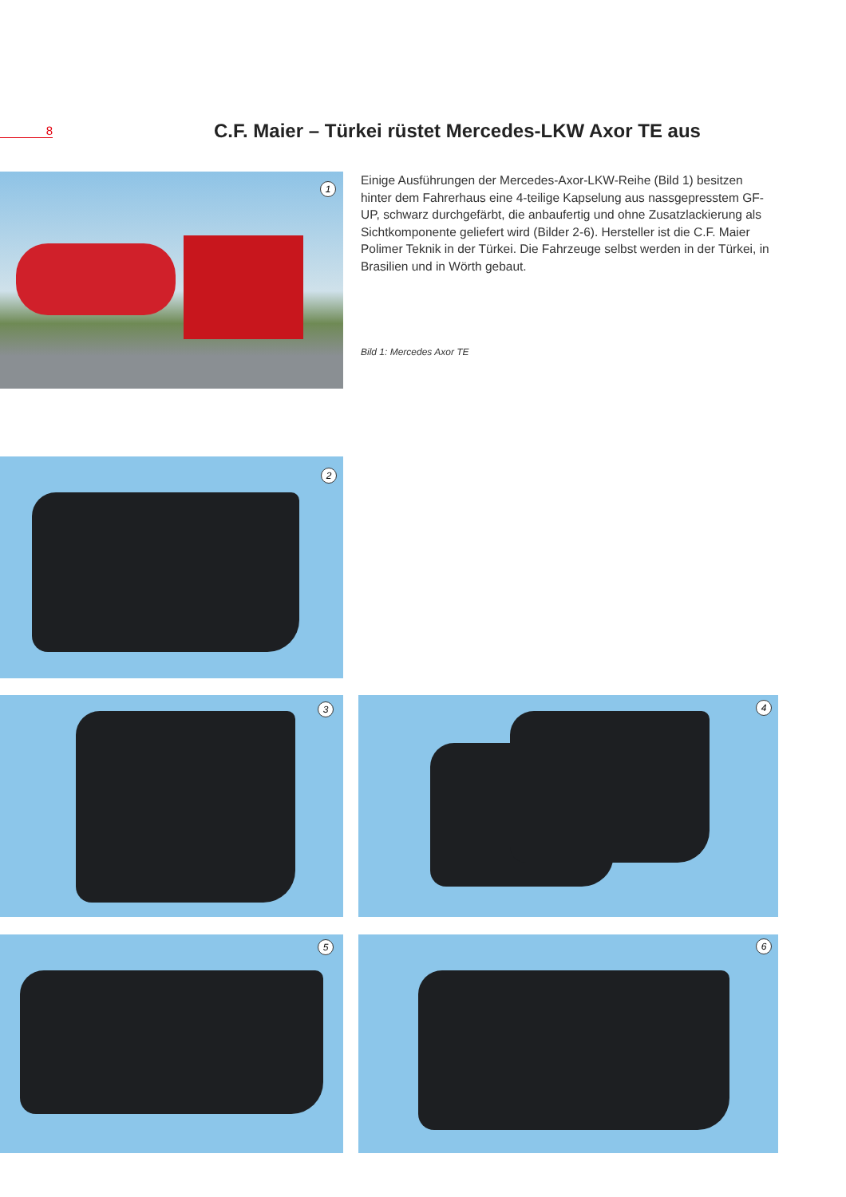8
C.F. Maier – Türkei rüstet Mercedes-LKW Axor TE aus
1
Einige Ausführungen der Mercedes-Axor-LKW-Reihe (Bild 1) besitzen hinter dem Fahrerhaus eine 4-teilige Kapselung aus nassgepresstem GF-UP, schwarz durchgefärbt, die anbaufertig und ohne Zusatzlackierung als Sichtkomponente geliefert wird (Bilder 2-6). Hersteller ist die C.F. Maier Polimer Teknik in der Türkei. Die Fahrzeuge selbst werden in der Türkei, in Brasilien und in Wörth gebaut.
Bild 1: Mercedes Axor TE
2
3 4
5 6